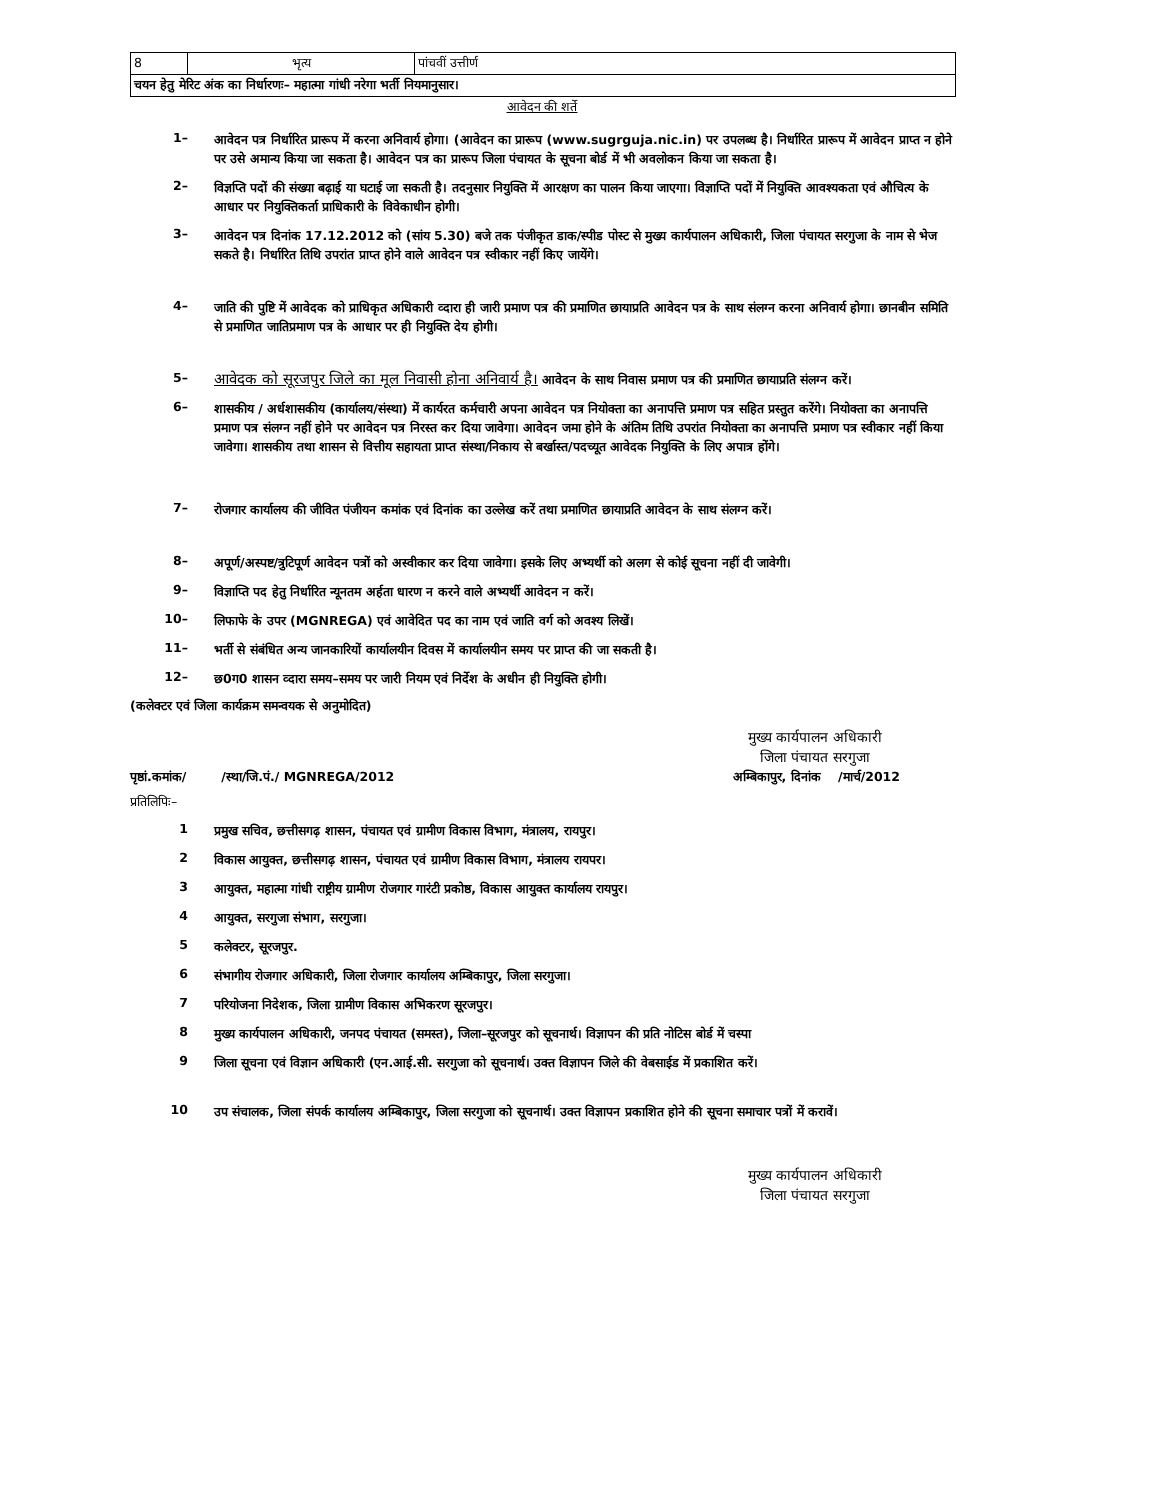| 8 | भृत्य | पांचवीं उत्तीर्ण |
| चयन हेतु मेरिट अंक का निर्धारणः– महात्मा गांधी नरेगा भर्ती नियमानुसार। | | |
आवेदन की शर्ते
1– आवेदन पत्र निर्धारित प्रारूप में करना अनिवार्य होगा। (आवेदन का प्रारूप (www.sugrguja.nic.in) पर उपलब्ध है। निर्धारित प्रारूप में आवेदन प्राप्त न होने पर उसे अमान्य किया जा सकता है। आवेदन पत्र का प्रारूप जिला पंचायत के सूचना बोर्ड में भी अवलोकन किया जा सकता है।
2– विज्ञप्ति पदों की संख्या बढ़ाई या घटाई जा सकती है। तदनुसार नियुक्ति में आरक्षण का पालन किया जाएगा। विज्ञाप्ति पदों में नियुक्ति आवश्यकता एवं औचित्य के आधार पर नियुक्तिकर्ता प्राधिकारी के विवेकाधीन होगी।
3– आवेदन पत्र दिनांक 17.12.2012 को (सांय 5.30) बजे तक पंजीकृत डाक/स्पीड पोस्ट से मुख्य कार्यपालन अधिकारी, जिला पंचायत सरगुजा के नाम से भेज सकते है। निर्धारित तिथि उपरांत प्राप्त होने वाले आवेदन पत्र स्वीकार नहीं किए जायेंगे।
4– जाति की पुष्टि में आवेदक को प्राधिकृत अधिकारी व्दारा ही जारी प्रमाण पत्र की प्रमाणित छायाप्रति आवेदन पत्र के साथ संलग्न करना अनिवार्य होगा। छानबीन समिति से प्रमाणित जातिप्रमाण पत्र के आधार पर ही नियुक्ति देय होगी।
5– आवेदक को सूरजपुर जिले का मूल निवासी होना अनिवार्य है। आवेदन के साथ निवास प्रमाण पत्र की प्रमाणित छायाप्रति संलग्न करें।
6– शासकीय / अर्धशासकीय (कार्यालय/संस्था) में कार्यरत कर्मचारी अपना आवेदन पत्र नियोक्ता का अनापत्ति प्रमाण पत्र सहित प्रस्तुत करेंगे। नियोक्ता का अनापत्ति प्रमाण पत्र संलग्न नहीं होने पर आवेदन पत्र निरस्त कर दिया जावेगा। आवेदन जमा होने के अंतिम तिथि उपरांत नियोक्ता का अनापत्ति प्रमाण पत्र स्वीकार नहीं किया जावेगा। शासकीय तथा शासन से वित्तीय सहायता प्राप्त संस्था/निकाय से बर्खास्त/पदच्यूत आवेदक नियुक्ति के लिए अपात्र होंगे।
7– रोजगार कार्यालय की जीवित पंजीयन कमांक एवं दिनांक का उल्लेख करें तथा प्रमाणित छायाप्रति आवेदन के साथ संलग्न करें।
8– अपूर्ण/अस्पष्ट/त्रुटिपूर्ण आवेदन पत्रों को अस्वीकार कर दिया जावेगा। इसके लिए अभ्यर्थी को अलग से कोई सूचना नहीं दी जावेगी।
9– विज्ञाप्ति पद हेतु निर्धारित न्यूनतम अर्हता धारण न करने वाले अभ्यर्थी आवेदन न करें।
10– लिफाफे के उपर (MGNREGA) एवं आवेदित पद का नाम एवं जाति वर्ग को अवश्य लिखें।
11– भर्ती से संबंधित अन्य जानकारियों कार्यालयीन दिवस में कार्यालयीन समय पर प्राप्त की जा सकती है।
12– छ0ग0 शासन व्दारा समय–समय पर जारी नियम एवं निर्देश के अधीन ही नियुक्ति होगी।
(कलेक्टर एवं जिला कार्यक्रम समन्वयक से अनुमोदित)
मुख्य कार्यपालन अधिकारी
जिला पंचायत सरगुजा
पृष्ठां.कमांक/ /स्था/जि.पं./ MGNREGA/2012 अम्बिकापुर, दिनांक /मार्च/2012
प्रतिलिपिः–
1 प्रमुख सचिव, छत्तीसगढ़ शासन, पंचायत एवं ग्रामीण विकास विभाग, मंत्रालय, रायपुर।
2 विकास आयुक्त, छत्तीसगढ़ शासन, पंचायत एवं ग्रामीण विकास विभाग, मंत्रालय रायपर।
3 आयुक्त, महात्मा गांधी राष्ट्रीय ग्रामीण रोजगार गारंटी प्रकोष्ठ, विकास आयुक्त कार्यालय रायपुर।
4 आयुक्त, सरगुजा संभाग, सरगुजा।
5 कलेक्टर, सूरजपुर.
6 संभागीय रोजगार अधिकारी, जिला रोजगार कार्यालय अम्बिकापुर, जिला सरगुजा।
7 परियोजना निदेशक, जिला ग्रामीण विकास अभिकरण सूरजपुर।
8 मुख्य कार्यपालन अधिकारी, जनपद पंचायत (समस्त), जिला–सूरजपुर को सूचनार्थ। विज्ञापन की प्रति नोटिस बोर्ड में चस्पा
9 जिला सूचना एवं विज्ञान अधिकारी (एन.आई.सी. सरगुजा को सूचनार्थ। उक्त विज्ञापन जिले की वेबसाईड में प्रकाशित करें।
10 उप संचालक, जिला संपर्क कार्यालय अम्बिकापुर, जिला सरगुजा को सूचनार्थ। उक्त विज्ञापन प्रकाशित होने की सूचना समाचार पत्रों में करावें।
मुख्य कार्यपालन अधिकारी
जिला पंचायत सरगुजा